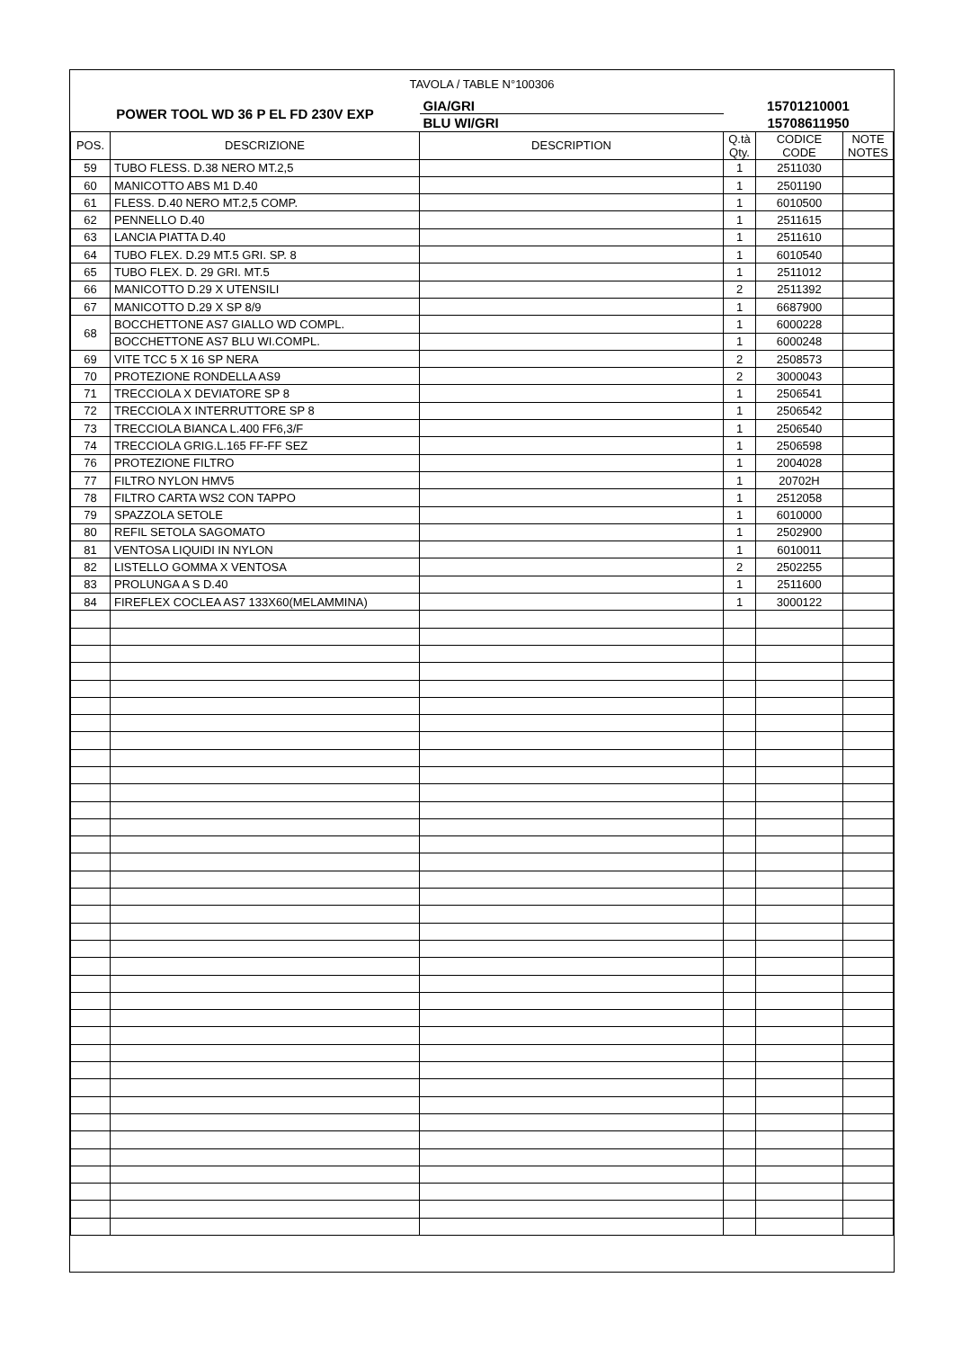| TAVOLA / TABLE N°100306 | | | | | |
| POWER TOOL WD 36 P EL FD 230V EXP | | GIA/GRI | 15701210001 | | |
| | | BLU WI/GRI | 15708611950 | | |
| POS. | DESCRIZIONE | DESCRIPTION | Q.tà Qty. | CODICE CODE | NOTE NOTES |
| 59 | TUBO FLESS. D.38 NERO MT.2,5 | | 1 | 2511030 | |
| 60 | MANICOTTO ABS M1 D.40 | | 1 | 2501190 | |
| 61 | FLESS. D.40 NERO MT.2,5 COMP. | | 1 | 6010500 | |
| 62 | PENNELLO D.40 | | 1 | 2511615 | |
| 63 | LANCIA PIATTA D.40 | | 1 | 2511610 | |
| 64 | TUBO FLEX. D.29 MT.5 GRI. SP. 8 | | 1 | 6010540 | |
| 65 | TUBO FLEX. D. 29 GRI. MT.5 | | 1 | 2511012 | |
| 66 | MANICOTTO D.29 X UTENSILI | | 2 | 2511392 | |
| 67 | MANICOTTO D.29 X SP 8/9 | | 1 | 6687900 | |
| 68 | BOCCHETTONE AS7 GIALLO WD COMPL. | | 1 | 6000228 | |
| | BOCCHETTONE AS7 BLU WI.COMPL. | | 1 | 6000248 | |
| 69 | VITE TCC 5 X 16 SP NERA | | 2 | 2508573 | |
| 70 | PROTEZIONE RONDELLA AS9 | | 2 | 3000043 | |
| 71 | TRECCIOLA X DEVIATORE SP 8 | | 1 | 2506541 | |
| 72 | TRECCIOLA X INTERRUTTORE SP 8 | | 1 | 2506542 | |
| 73 | TRECCIOLA BIANCA L.400 FF6,3/F | | 1 | 2506540 | |
| 74 | TRECCIOLA GRIG.L.165 FF-FF SEZ | | 1 | 2506598 | |
| 76 | PROTEZIONE FILTRO | | 1 | 2004028 | |
| 77 | FILTRO NYLON HMV5 | | 1 | 20702H | |
| 78 | FILTRO CARTA WS2 CON TAPPO | | 1 | 2512058 | |
| 79 | SPAZZOLA SETOLE | | 1 | 6010000 | |
| 80 | REFIL SETOLA SAGOMATO | | 1 | 2502900 | |
| 81 | VENTOSA LIQUIDI IN NYLON | | 1 | 6010011 | |
| 82 | LISTELLO GOMMA X VENTOSA | | 2 | 2502255 | |
| 83 | PROLUNGA A S D.40 | | 1 | 2511600 | |
| 84 | FIREFLEX COCLEA AS7 133X60(MELAMMINA) | | 1 | 3000122 | |